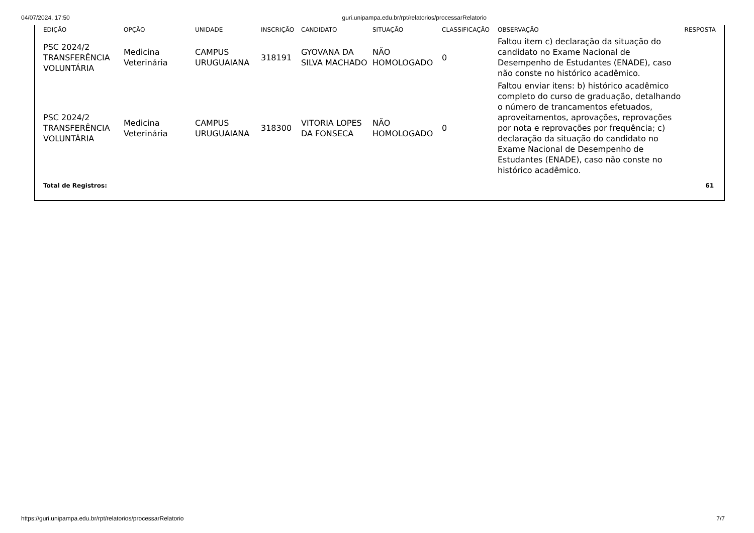04/07/2024, 17:50 guri.unipampa.edu.br/rpt/relatorios/processarRelatorio
| EDIÇÃO | OPÇÃO | UNIDADE | INSCRIÇÃO | CANDIDATO | SITUAÇÃO | CLASSIFICAÇÃO | OBSERVAÇÃO | RESPOSTA |
| --- | --- | --- | --- | --- | --- | --- | --- | --- |
| PSC 2024/2 TRANSFERÊNCIA VOLUNTÁRIA | Medicina Veterinária | CAMPUS URUGUAIANA | 318191 | GYOVANA DA SILVA MACHADO | NÃO HOMOLOGADO | 0 | Faltou item c) declaração da situação do candidato no Exame Nacional de Desempenho de Estudantes (ENADE), caso não conste no histórico acadêmico. | |
| PSC 2024/2 TRANSFERÊNCIA VOLUNTÁRIA | Medicina Veterinária | CAMPUS URUGUAIANA | 318300 | VITORIA LOPES DA FONSECA | NÃO HOMOLOGADO | 0 | Faltou enviar itens: b) histórico acadêmico completo do curso de graduação, detalhando o número de trancamentos efetuados, aproveitamentos, aprovações, reprovações por nota e reprovações por frequência; c) declaração da situação do candidato no Exame Nacional de Desempenho de Estudantes (ENADE), caso não conste no histórico acadêmico. | |
| Total de Registros: | | | | | | | | 61 |
https://guri.unipampa.edu.br/rpt/relatorios/processarRelatorio 7/7